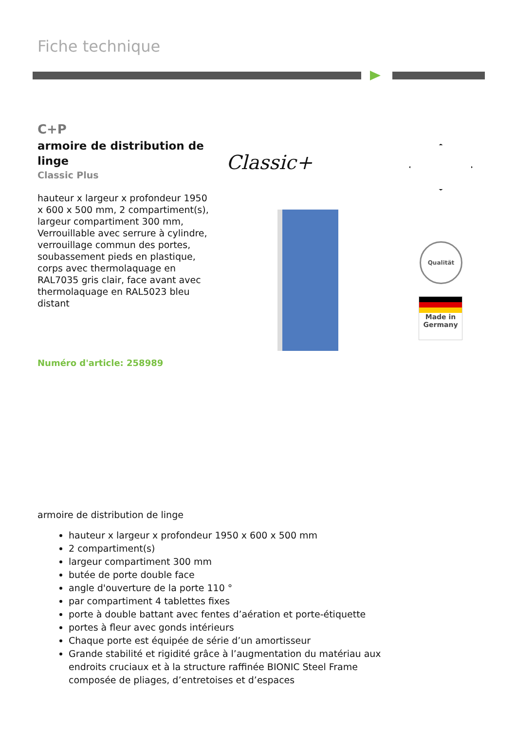Fiche technique
C+P
armoire de distribution de linge
Classic Plus
hauteur x largeur x profondeur 1950 x 600 x 500 mm, 2 compartiment(s), largeur compartiment 300 mm, Verrouillable avec serrure à cylindre, verrouillage commun des portes, soubassement pieds en plastique, corps avec thermolaquage en RAL7035 gris clair, face avant avec thermolaquage en RAL5023 bleu distant
Numéro d'article: 258989
Classic+
Qualität
Made in
Germany
armoire de distribution de linge
hauteur x largeur x profondeur 1950 x 600 x 500 mm
2 compartiment(s)
largeur compartiment 300 mm
butée de porte double face
angle d'ouverture de la porte 110 °
par compartiment 4 tablettes fixes
porte à double battant avec fentes d’aération et porte-étiquette
portes à fleur avec gonds intérieurs
Chaque porte est équipée de série d’un amortisseur
Grande stabilité et rigidité grâce à l’augmentation du matériau aux endroits cruciaux et à la structure raffinée BIONIC Steel Frame composée de pliages, d’entretoises et d’espaces